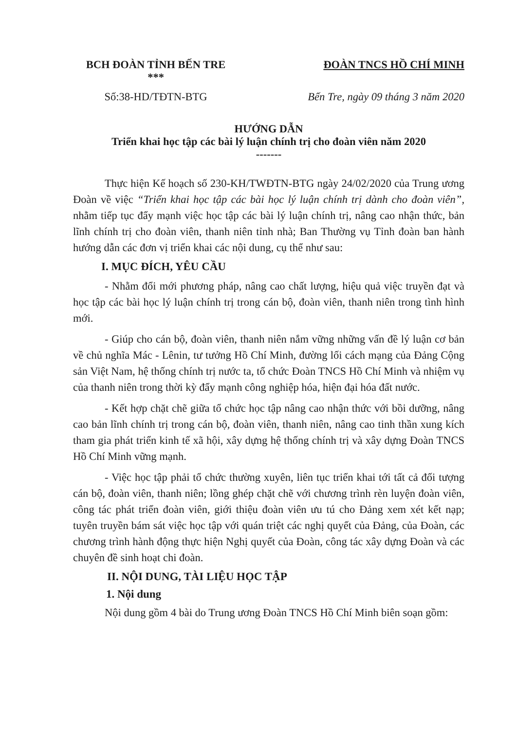BCH ĐOÀN TỈNH BẾN TRE
***
ĐOÀN TNCS HỒ CHÍ MINH
Số:38-HD/TĐTN-BTG Bến Tre, ngày 09 tháng 3 năm 2020
HƯỚNG DẪN
Triển khai học tập các bài lý luận chính trị cho đoàn viên năm 2020
-------
Thực hiện Kế hoạch số 230-KH/TWĐTN-BTG ngày 24/02/2020 của Trung ương Đoàn về việc “Triển khai học tập các bài học lý luận chính trị dành cho đoàn viên”, nhằm tiếp tục đẩy mạnh việc học tập các bài lý luận chính trị, nâng cao nhận thức, bản lĩnh chính trị cho đoàn viên, thanh niên tỉnh nhà; Ban Thường vụ Tỉnh đoàn ban hành hướng dẫn các đơn vị triển khai các nội dung, cụ thể như sau:
I. MỤC ĐÍCH, YÊU CẦU
- Nhằm đổi mới phương pháp, nâng cao chất lượng, hiệu quả việc truyền đạt và học tập các bài học lý luận chính trị trong cán bộ, đoàn viên, thanh niên trong tình hình mới.
- Giúp cho cán bộ, đoàn viên, thanh niên nắm vững những vấn đề lý luận cơ bản về chủ nghĩa Mác - Lênin, tư tưởng Hồ Chí Minh, đường lối cách mạng của Đảng Cộng sản Việt Nam, hệ thống chính trị nước ta, tổ chức Đoàn TNCS Hồ Chí Minh và nhiệm vụ của thanh niên trong thời kỳ đẩy mạnh công nghiệp hóa, hiện đại hóa đất nước.
- Kết hợp chặt chẽ giữa tổ chức học tập nâng cao nhận thức với bồi dưỡng, nâng cao bản lĩnh chính trị trong cán bộ, đoàn viên, thanh niên, nâng cao tinh thần xung kích tham gia phát triển kinh tế xã hội, xây dựng hệ thống chính trị và xây dựng Đoàn TNCS Hồ Chí Minh vững mạnh.
- Việc học tập phải tổ chức thường xuyên, liên tục triển khai tới tất cả đối tượng cán bộ, đoàn viên, thanh niên; lồng ghép chặt chẽ với chương trình rèn luyện đoàn viên, công tác phát triển đoàn viên, giới thiệu đoàn viên ưu tú cho Đảng xem xét kết nạp; tuyên truyền bám sát việc học tập với quán triệt các nghị quyết của Đảng, của Đoàn, các chương trình hành động thực hiện Nghị quyết của Đoàn, công tác xây dựng Đoàn và các chuyên đề sinh hoạt chi đoàn.
II. NỘI DUNG, TÀI LIỆU HỌC TẬP
1. Nội dung
Nội dung gồm 4 bài do Trung ương Đoàn TNCS Hồ Chí Minh biên soạn gồm: